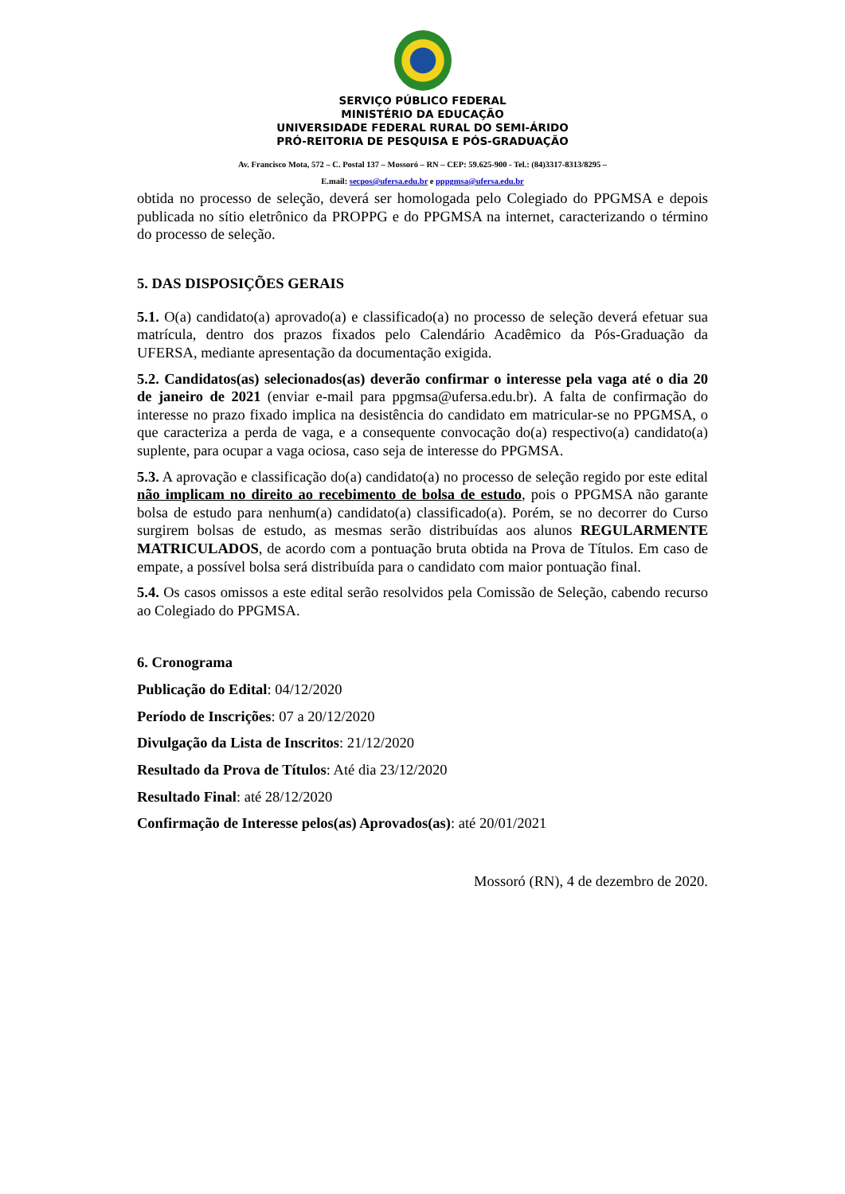SERVIÇO PÚBLICO FEDERAL
MINISTÉRIO DA EDUCAÇÃO
UNIVERSIDADE FEDERAL RURAL DO SEMI-ÁRIDO
PRÓ-REITORIA DE PESQUISA E PÓS-GRADUAÇÃO
Av. Francisco Mota, 572 – C. Postal 137 – Mossoró – RN – CEP: 59.625-900 - Tel.: (84)3317-8313/8295 –
E.mail: secpos@ufersa.edu.br e pppgmsa@ufersa.edu.br
obtida no processo de seleção, deverá ser homologada pelo Colegiado do PPGMSA e depois publicada no sítio eletrônico da PROPPG e do PPGMSA na internet, caracterizando o término do processo de seleção.
5. DAS DISPOSIÇÕES GERAIS
5.1. O(a) candidato(a) aprovado(a) e classificado(a) no processo de seleção deverá efetuar sua matrícula, dentro dos prazos fixados pelo Calendário Acadêmico da Pós-Graduação da UFERSA, mediante apresentação da documentação exigida.
5.2. Candidatos(as) selecionados(as) deverão confirmar o interesse pela vaga até o dia 20 de janeiro de 2021 (enviar e-mail para ppgmsa@ufersa.edu.br). A falta de confirmação do interesse no prazo fixado implica na desistência do candidato em matricular-se no PPGMSA, o que caracteriza a perda de vaga, e a consequente convocação do(a) respectivo(a) candidato(a) suplente, para ocupar a vaga ociosa, caso seja de interesse do PPGMSA.
5.3. A aprovação e classificação do(a) candidato(a) no processo de seleção regido por este edital não implicam no direito ao recebimento de bolsa de estudo, pois o PPGMSA não garante bolsa de estudo para nenhum(a) candidato(a) classificado(a). Porém, se no decorrer do Curso surgirem bolsas de estudo, as mesmas serão distribuídas aos alunos REGULARMENTE MATRICULADOS, de acordo com a pontuação bruta obtida na Prova de Títulos. Em caso de empate, a possível bolsa será distribuída para o candidato com maior pontuação final.
5.4. Os casos omissos a este edital serão resolvidos pela Comissão de Seleção, cabendo recurso ao Colegiado do PPGMSA.
6. Cronograma
Publicação do Edital: 04/12/2020
Período de Inscrições: 07 a 20/12/2020
Divulgação da Lista de Inscritos: 21/12/2020
Resultado da Prova de Títulos: Até dia 23/12/2020
Resultado Final: até 28/12/2020
Confirmação de Interesse pelos(as) Aprovados(as): até 20/01/2021
Mossoró (RN), 4 de dezembro de 2020.